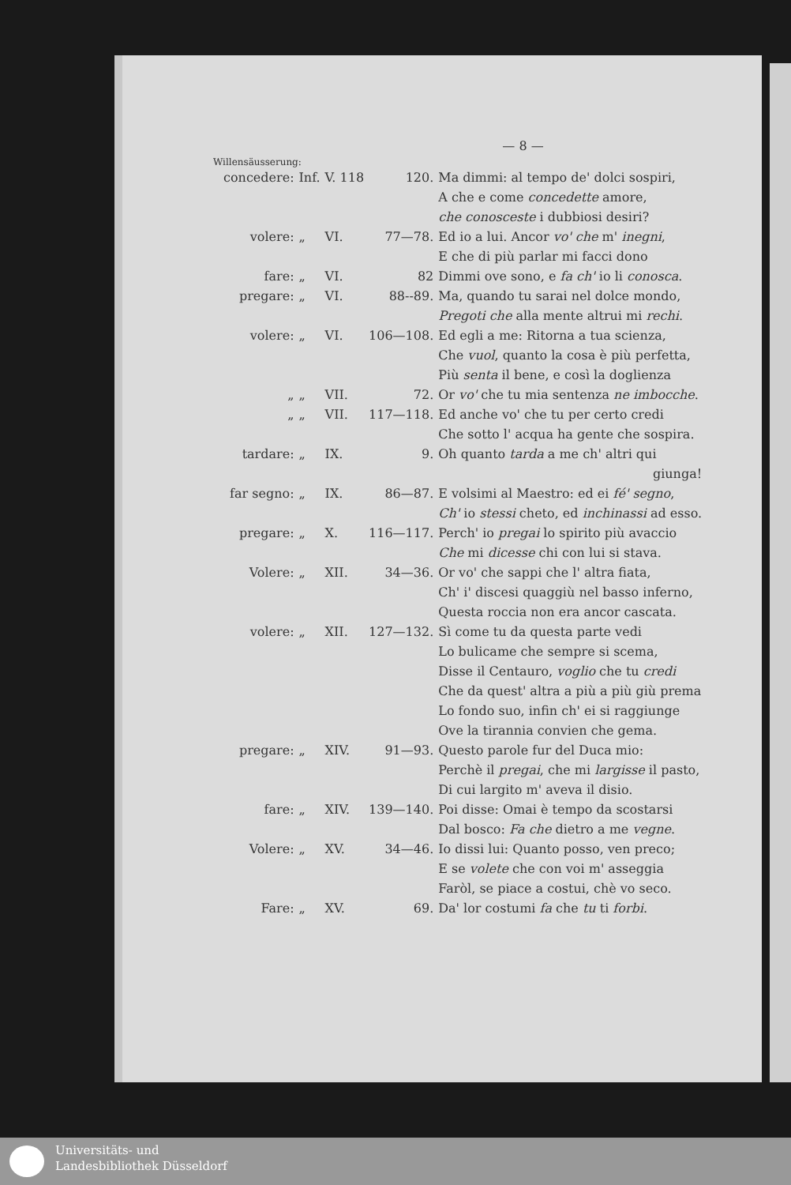— 8 —
Willensäusserung:
| concedere: | Inf. | V. 118 | 120. | Ma dimmi: al tempo de' dolci sospiri, |
| | | | | A che e come concedette amore, |
| | | | | che conosceste i dubbiosi desiri? |
| volere: | „ | VI. | 77—78. | Ed io a lui. Ancor vo' che m' inegni , |
| | | | | E che di più parlar mi facci dono |
| fare: | „ | VI. | 82 | Dimmi ove sono, e fa ch' io li conosca . |
| pregare: | „ | VI. | 88--89. | Ma, quando tu sarai nel dolce mondo, |
| | | | | Pregoti che alla mente altrui mi rechi . |
| volere: | „ | VI. | 106—108. | Ed egli a me: Ritorna a tua scienza, |
| | | | | Che vuol , quanto la cosa è più perfetta, |
| | | | | Più senta il bene, e così la doglienza |
| „ | „ | VII. | 72. | Or vo' che tu mia sentenza ne imbocche . |
| „ | „ | VII. | 117—118. | Ed anche vo' che tu per certo credi |
| | | | | Che sotto l' acqua ha gente che sospira. |
| tardare: | „ | IX. | 9. | Oh quanto tarda a me ch' altri qui |
| | | | | giunga! |
| far segno: | „ | IX. | 86—87. | E volsimi al Maestro: ed ei fé' segno , |
| | | | | Ch' io stessi cheto, ed inchinassi ad esso. |
| pregare: | „ | X. | 116—117. | Perch' io pregai lo spirito più avaccio |
| | | | | Che mi dicesse chi con lui si stava. |
| Volere: | „ | XII. | 34—36. | Or vo' che sappi che l' altra fiata, |
| | | | | Ch' i' discesi quaggiù nel basso inferno, |
| | | | | Questa roccia non era ancor cascata. |
| volere: | „ | XII. | 127—132. | Sì come tu da questa parte vedi |
| | | | | Lo bulicame che sempre si scema, |
| | | | | Disse il Centauro, voglio che tu credi |
| | | | | Che da quest' altra a più a più giù prema |
| | | | | Lo fondo suo, infin ch' ei si raggiunge |
| | | | | Ove la tirannia convien che gema. |
| pregare: | „ | XIV. | 91—93. | Questo parole fur del Duca mio: |
| | | | | Perchè il pregai , che mi largisse il pasto, |
| | | | | Di cui largito m' aveva il disio. |
| fare: | „ | XIV. | 139—140. | Poi disse: Omai è tempo da scostarsi |
| | | | | Dal bosco: Fa che dietro a me vegne . |
| Volere: | „ | XV. | 34—46. | Io dissi lui: Quanto posso, ven preco; |
| | | | | E se volete che con voi m' asseggia |
| | | | | Faròl, se piace a costui, chè vo seco. |
| Fare: | „ | XV. | 69. | Da' lor costumi fa che tu ti forbi . |
Universitäts- und
Landesbibliothek Düsseldorf